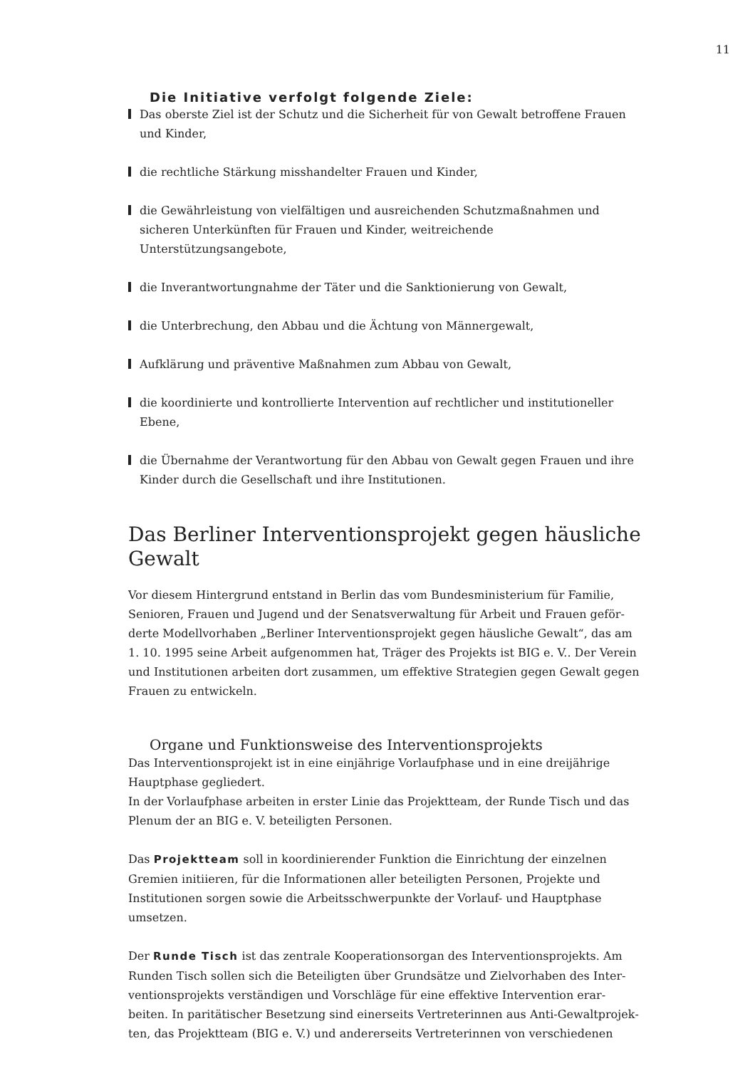11
Die Initiative verfolgt folgende Ziele:
Das oberste Ziel ist der Schutz und die Sicherheit für von Gewalt betroffene Frauen und Kinder,
die rechtliche Stärkung misshandelter Frauen und Kinder,
die Gewährleistung von vielfältigen und ausreichenden Schutzmaßnahmen und sicheren Unterkünften für Frauen und Kinder, weitreichende Unterstützungsangebote,
die Inverantwortungnahme der Täter und die Sanktionierung von Gewalt,
die Unterbrechung, den Abbau und die Ächtung von Männergewalt,
Aufklärung und präventive Maßnahmen zum Abbau von Gewalt,
die koordinierte und kontrollierte Intervention auf rechtlicher und institutioneller Ebene,
die Übernahme der Verantwortung für den Abbau von Gewalt gegen Frauen und ihre Kinder durch die Gesellschaft und ihre Institutionen.
Das Berliner Interventionsprojekt gegen häusliche Gewalt
Vor diesem Hintergrund entstand in Berlin das vom Bundesministerium für Familie, Senioren, Frauen und Jugend und der Senatsverwaltung für Arbeit und Frauen geför­derte Modellvorhaben „Berliner Interventionsprojekt gegen häusliche Gewalt“, das am 1. 10. 1995 seine Arbeit aufgenommen hat, Träger des Projekts ist BIG e. V.. Der Verein und Institutionen arbeiten dort zusammen, um effektive Strategien gegen Gewalt gegen Frauen zu entwickeln.
Organe und Funktionsweise des Interventionsprojekts
Das Interventionsprojekt ist in eine einjährige Vorlaufphase und in eine dreijährige Hauptphase gegliedert.
In der Vorlaufphase arbeiten in erster Linie das Projektteam, der Runde Tisch und das Plenum der an BIG e. V. beteiligten Personen.
Das Projektteam soll in koordinierender Funktion die Einrichtung der einzelnen Gremien initiieren, für die Informationen aller beteiligten Personen, Projekte und Institutionen sorgen sowie die Arbeitsschwerpunkte der Vorlauf- und Hauptphase umsetzen.
Der Runde Tisch ist das zentrale Kooperationsorgan des Interventionsprojekts. Am Runden Tisch sollen sich die Beteiligten über Grundsätze und Zielvorhaben des Inter­ventionsprojekts verständigen und Vorschläge für eine effektive Intervention erar­beiten. In paritätischer Besetzung sind einerseits Vertreterinnen aus Anti-Gewaltprojek­ten, das Projektteam (BIG e. V.) und andererseits Vertreterinnen von verschiedenen